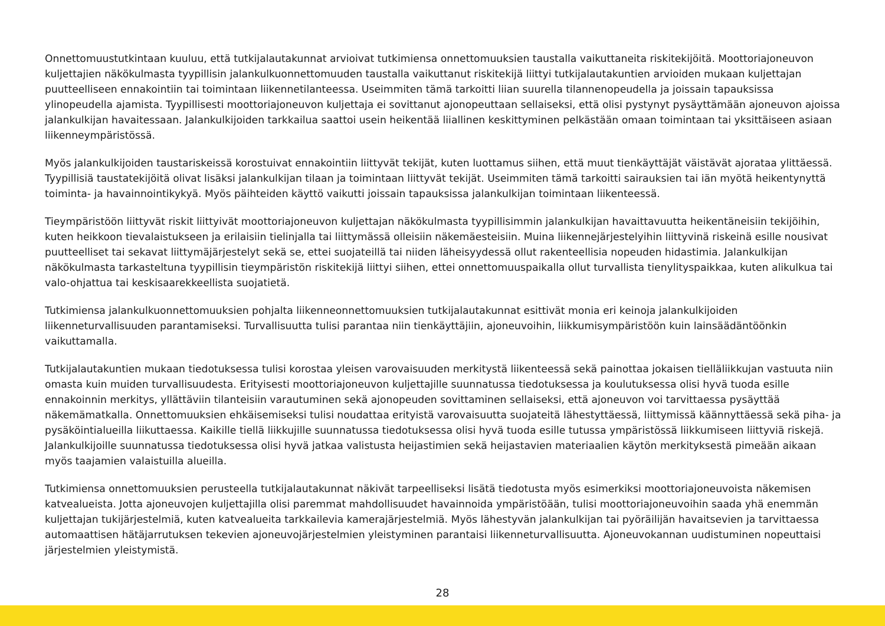Onnettomuustutkintaan kuuluu, että tutkijalautakunnat arvioivat tutkimiensa onnettomuuksien taustalla vaikuttaneita riskitekijöitä. Moottoriajoneuvon kuljettajien näkökulmasta tyypillisin jalankulkuonnettomuuden taustalla vaikuttanut riskitekijä liittyi tutkijalautakuntien arvioiden mukaan kuljettajan puutteelliseen ennakointiin tai toimintaan liikennetilanteessa. Useimmiten tämä tarkoitti liian suurella tilannenopeudella ja joissain tapauksissa ylinopeudella ajamista. Tyypillisesti moottoriajoneuvon kuljettaja ei sovittanut ajonopeuttaan sellaiseksi, että olisi pystynyt pysäyttämään ajoneuvon ajoissa jalankulkijan havaitessaan. Jalankulkijoiden tarkkailua saattoi usein heikentää liiallinen keskittyminen pelkästään omaan toimintaan tai yksittäiseen asiaan liikenneympäristössä.
Myös jalankulkijoiden taustariskeissä korostuivat ennakointiin liittyvät tekijät, kuten luottamus siihen, että muut tienkäyttäjät väistävät ajorataa ylittäessä. Tyypillisiä taustatekijöitä olivat lisäksi jalankulkijan tilaan ja toimintaan liittyvät tekijät. Useimmiten tämä tarkoitti sairauksien tai iän myötä heikentynyttä toiminta- ja havainnointikykyä. Myös päihteiden käyttö vaikutti joissain tapauksissa jalankulkijan toimintaan liikenteessä.
Tieympäristöön liittyvät riskit liittyivät moottoriajoneuvon kuljettajan näkökulmasta tyypillisimmin jalankulkijan havaittavuutta heikentäneisiin tekijöihin, kuten heikkoon tievalaistukseen ja erilaisiin tielinjalla tai liittymässä olleisiin näkemäesteisiin. Muina liikennejärjestelyihin liittyvinä riskeinä esille nousivat puutteelliset tai sekavat liittymäjärjestelyt sekä se, ettei suojateillä tai niiden läheisyydessä ollut rakenteellisia nopeuden hidastimia. Jalankulkijan näkökulmasta tarkasteltuna tyypillisin tieympäristön riskitekijä liittyi siihen, ettei onnettomuuspaikalla ollut turvallista tienylityspaikkaa, kuten alikulkua tai valo-ohjattua tai keskisaarekkeellista suojatietä.
Tutkimiensa jalankulkuonnettomuuksien pohjalta liikenneonnettomuuksien tutkijalautakunnat esittivät monia eri keinoja jalankulkijoiden liikenneturvallisuuden parantamiseksi. Turvallisuutta tulisi parantaa niin tienkäyttäjiin, ajoneuvoihin, liikkumisympäristöön kuin lainsäädäntöönkin vaikuttamalla.
Tutkijalautakuntien mukaan tiedotuksessa tulisi korostaa yleisen varovaisuuden merkitystä liikenteessä sekä painottaa jokaisen tielläliikkujan vastuuta niin omasta kuin muiden turvallisuudesta. Erityisesti moottoriajoneuvon kuljettajille suunnatussa tiedotuksessa ja koulutuksessa olisi hyvä tuoda esille ennakoinnin merkitys, yllättäviin tilanteisiin varautuminen sekä ajonopeuden sovittaminen sellaiseksi, että ajoneuvon voi tarvittaessa pysäyttää näkemämatkalla. Onnettomuuksien ehkäisemiseksi tulisi noudattaa erityistä varovaisuutta suojateitä lähestyttäessä, liittymissä käännyttäessä sekä piha- ja pysäköintialueilla liikuttaessa. Kaikille tiellä liikkujille suunnatussa tiedotuksessa olisi hyvä tuoda esille tutussa ympäristössä liikkumiseen liittyviä riskejä. Jalankulkijoille suunnatussa tiedotuksessa olisi hyvä jatkaa valistusta heijastimien sekä heijastavien materiaalien käytön merkityksestä pimeään aikaan myös taajamien valaistuilla alueilla.
Tutkimiensa onnettomuuksien perusteella tutkijalautakunnat näkivät tarpeelliseksi lisätä tiedotusta myös esimerkiksi moottoriajoneuvoista näkemisen katvealueista. Jotta ajoneuvojen kuljettajilla olisi paremmat mahdollisuudet havainnoida ympäristöään, tulisi moottoriajoneuvoihin saada yhä enemmän kuljettajan tukijärjestelmiä, kuten katvealueita tarkkailevia kamerajärjestelmiä. Myös lähestyvän jalankulkijan tai pyöräilijän havaitsevien ja tarvittaessa automaattisen hätäjarrutuksen tekevien ajoneuvojärjestelmien yleistyminen parantaisi liikenneturvallisuutta. Ajoneuvokannan uudistuminen nopeuttaisi järjestelmien yleistymistä.
28